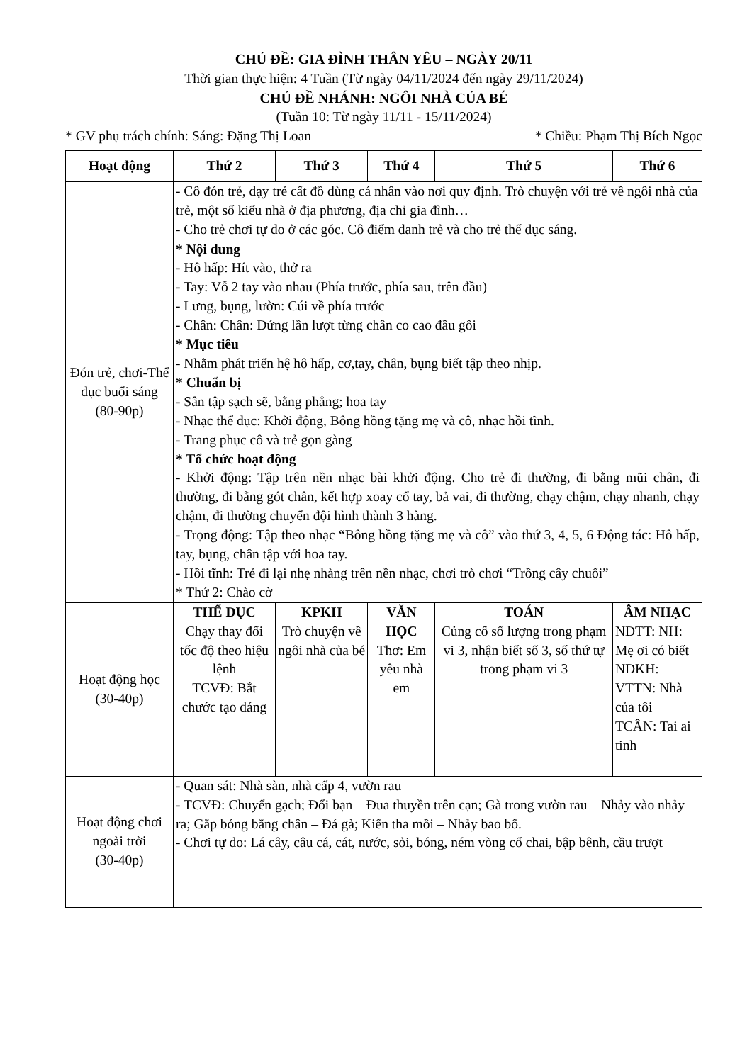CHỦ ĐỀ: GIA ĐÌNH THÂN YÊU – NGÀY 20/11
Thời gian thực hiện: 4 Tuần (Từ ngày 04/11/2024 đến ngày 29/11/2024)
CHỦ ĐỀ NHÁNH: NGÔI NHÀ CỦA BÉ
(Tuần 10: Từ ngày 11/11 - 15/11/2024)
* GV phụ trách chính: Sáng: Đặng Thị Loan * Chiều: Phạm Thị Bích Ngọc
| Hoạt động | Thứ 2 | Thứ 3 | Thứ 4 | Thứ 5 | Thứ 6 |
| --- | --- | --- | --- | --- | --- |
| Đón trẻ, chơi-Thể dục buổi sáng (80-90p) | - Cô đón trẻ, dạy trẻ cất đồ dùng cá nhân vào nơi quy định. Trò chuyện với trẻ về ngôi nhà của trẻ, một số kiểu nhà ở địa phương, địa chỉ gia đình… - Cho trẻ chơi tự do ở các góc. Cô điểm danh trẻ và cho trẻ thể dục sáng. | | | | |
| | * Nội dung - Hô hấp: Hít vào, thở ra - Tay: Vỗ 2 tay vào nhau (Phía trước, phía sau, trên đầu) - Lưng, bụng, lườn: Cúi về phía trước - Chân: Chân: Đứng lần lượt từng chân co cao đầu gối * Mục tiêu - Nhằm phát triển hệ hô hấp, cơ,tay, chân, bụng biết tập theo nhịp. * Chuẩn bị - Sân tập sạch sẽ, bằng phẳng; hoa tay - Nhạc thể dục: Khởi động, Bông hồng tặng mẹ và cô, nhạc hồi tĩnh. - Trang phục cô và trẻ gọn gàng * Tổ chức hoạt động - Khởi động: Tập trên nền nhạc bài khởi động. Cho trẻ đi thường, đi bằng mũi chân, đi thường, đi bằng gót chân, kết hợp xoay cổ tay, bả vai, đi thường, chạy chậm, chạy nhanh, chạy chậm, đi thường chuyển đội hình thành 3 hàng. - Trọng động: Tập theo nhạc “Bông hồng tặng mẹ và cô” vào thứ 3, 4, 5, 6 Động tác: Hô hấp, tay, bụng, chân tập với hoa tay. - Hồi tĩnh: Trẻ đi lại nhẹ nhàng trên nền nhạc, chơi trò chơi “Trồng cây chuối” * Thứ 2: Chào cờ | | | | |
| Hoạt động học (30-40p) | THỂ DỤC Chạy thay đổi tốc độ theo hiệu lệnh TCVĐ: Bắt chước tạo dáng | KPKH Trò chuyện về ngôi nhà của bé | VĂN HỌC Thơ: Em yêu nhà em | TOÁN Củng cố số lượng trong phạm vi 3, nhận biết số 3, số thứ tự trong phạm vi 3 | ÂM NHẠC NDTT: NH: Mẹ ơi có biết NDKH: VTTN: Nhà của tôi TCÂN: Tai ai tinh |
| Hoạt động chơi ngoài trời (30-40p) | - Quan sát: Nhà sàn, nhà cấp 4, vườn rau - TCVĐ: Chuyển gạch; Đổi bạn – Đua thuyền trên cạn; Gà trong vườn rau – Nhảy vào nhảy ra; Gắp bóng bằng chân – Đá gà; Kiến tha mồi – Nhảy bao bố. - Chơi tự do: Lá cây, câu cá, cát, nước, sỏi, bóng, ném vòng cổ chai, bập bênh, cầu trượt | | | | |